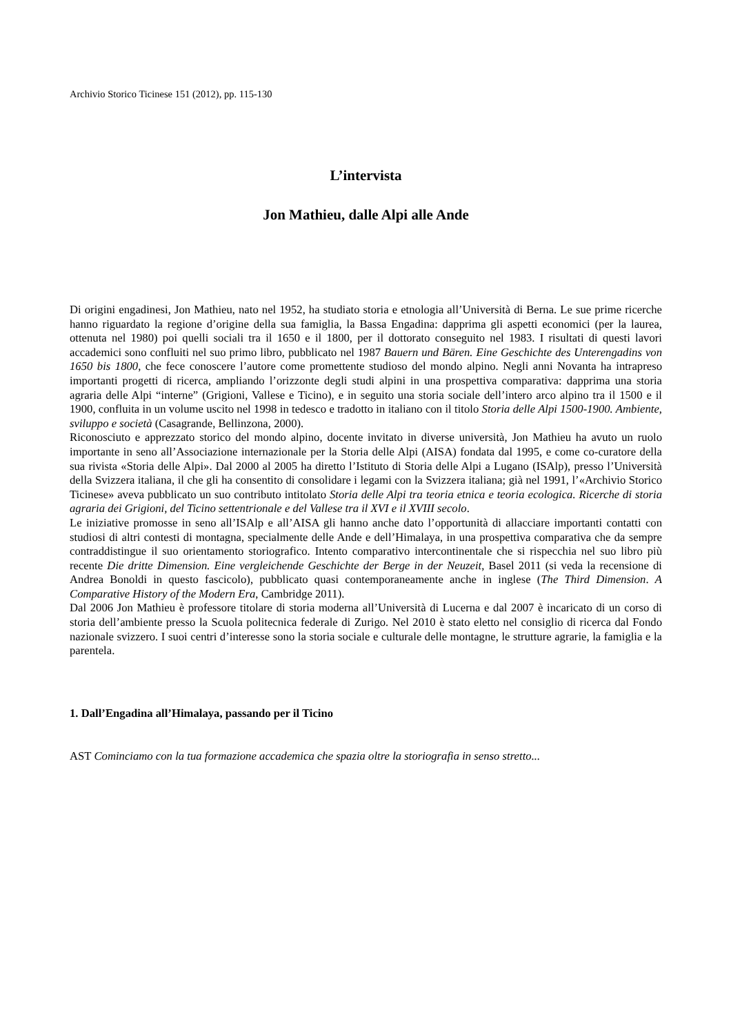Archivio Storico Ticinese 151 (2012), pp. 115-130
L’intervista
Jon Mathieu, dalle Alpi alle Ande
Di origini engadinesi, Jon Mathieu, nato nel 1952, ha studiato storia e etnologia all’Università di Berna. Le sue prime ricerche hanno riguardato la regione d’origine della sua famiglia, la Bassa Engadina: dapprima gli aspetti economici (per la laurea, ottenuta nel 1980) poi quelli sociali tra il 1650 e il 1800, per il dottorato conseguito nel 1983. I risultati di questi lavori accademici sono confluiti nel suo primo libro, pubblicato nel 1987 Bauern und Bären. Eine Geschichte des Unterengadins von 1650 bis 1800, che fece conoscere l’autore come promettente studioso del mondo alpino. Negli anni Novanta ha intrapreso importanti progetti di ricerca, ampliando l’orizzonte degli studi alpini in una prospettiva comparativa: dapprima una storia agraria delle Alpi “interne” (Grigioni, Vallese e Ticino), e in seguito una storia sociale dell’intero arco alpino tra il 1500 e il 1900, confluita in un volume uscito nel 1998 in tedesco e tradotto in italiano con il titolo Storia delle Alpi 1500-1900. Ambiente, sviluppo e società (Casagrande, Bellinzona, 2000).
Riconosciuto e apprezzato storico del mondo alpino, docente invitato in diverse università, Jon Mathieu ha avuto un ruolo importante in seno all’Associazione internazionale per la Storia delle Alpi (AISA) fondata dal 1995, e come co-curatore della sua rivista «Storia delle Alpi». Dal 2000 al 2005 ha diretto l’Istituto di Storia delle Alpi a Lugano (ISAlp), presso l’Università della Svizzera italiana, il che gli ha consentito di consolidare i legami con la Svizzera italiana; già nel 1991, l’«Archivio Storico Ticinese» aveva pubblicato un suo contributo intitolato Storia delle Alpi tra teoria etnica e teoria ecologica. Ricerche di storia agraria dei Grigioni, del Ticino settentrionale e del Vallese tra il XVI e il XVIII secolo.
Le iniziative promosse in seno all’ISAlp e all’AISA gli hanno anche dato l’opportunità di allacciare importanti contatti con studiosi di altri contesti di montagna, specialmente delle Ande e dell’Himalaya, in una prospettiva comparativa che da sempre contraddistingue il suo orientamento storiografico. Intento comparativo intercontinentale che si rispecchia nel suo libro più recente Die dritte Dimension. Eine vergleichende Geschichte der Berge in der Neuzeit, Basel 2011 (si veda la recensione di Andrea Bonoldi in questo fascicolo), pubblicato quasi contemporaneamente anche in inglese (The Third Dimension. A Comparative History of the Modern Era, Cambridge 2011).
Dal 2006 Jon Mathieu è professore titolare di storia moderna all’Università di Lucerna e dal 2007 è incaricato di un corso di storia dell’ambiente presso la Scuola politecnica federale di Zurigo. Nel 2010 è stato eletto nel consiglio di ricerca dal Fondo nazionale svizzero. I suoi centri d’interesse sono la storia sociale e culturale delle montagne, le strutture agrarie, la famiglia e la parentela.
1. Dall’Engadina all’Himalaya, passando per il Ticino
AST Cominciamo con la tua formazione accademica che spazia oltre la storiografia in senso stretto...